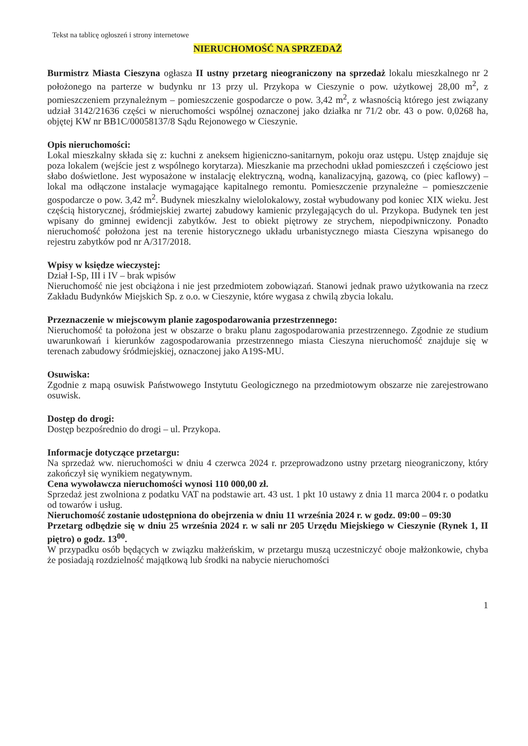Tekst na tablicę ogłoszeń i strony internetowe
NIERUCHOMOŚĆ NA SPRZEDAŻ
Burmistrz Miasta Cieszyna ogłasza II ustny przetarg nieograniczony na sprzedaż lokalu mieszkalnego nr 2 położonego na parterze w budynku nr 13 przy ul. Przykopa w Cieszynie o pow. użytkowej 28,00 m<sup>2</sup>, z pomieszczeniem przynależnym – pomieszczenie gospodarcze o pow. 3,42 m<sup>2</sup>, z własnością którego jest związany udział 3142/21636 części w nieruchomości wspólnej oznaczonej jako działka nr 71/2 obr. 43 o pow. 0,0268 ha, objętej KW nr BB1C/00058137/8 Sądu Rejonowego w Cieszynie.
Opis nieruchomości:
Lokal mieszkalny składa się z: kuchni z aneksem higieniczno-sanitarnym, pokoju oraz ustępu. Ustęp znajduje się poza lokalem (wejście jest z wspólnego korytarza). Mieszkanie ma przechodni układ pomieszczeń i częściowo jest słabo doświetlone. Jest wyposażone w instalację elektryczną, wodną, kanalizacyjną, gazową, co (piec kaflowy) – lokal ma odłączone instalacje wymagające kapitalnego remontu. Pomieszczenie przynależne – pomieszczenie gospodarcze o pow. 3,42 m<sup>2</sup>. Budynek mieszkalny wielolokalowy, został wybudowany pod koniec XIX wieku. Jest częścią historycznej, śródmiejskiej zwartej zabudowy kamienic przylegających do ul. Przykopa. Budynek ten jest wpisany do gminnej ewidencji zabytków. Jest to obiekt piętrowy ze strychem, niepodpiwniczony. Ponadto nieruchomość położona jest na terenie historycznego układu urbanistycznego miasta Cieszyna wpisanego do rejestru zabytków pod nr A/317/2018.
Wpisy w księdze wieczystej:
Dział I-Sp, III i IV – brak wpisów
Nieruchomość nie jest obciążona i nie jest przedmiotem zobowiązań. Stanowi jednak prawo użytkowania na rzecz Zakładu Budynków Miejskich Sp. z o.o. w Cieszynie, które wygasa z chwilą zbycia lokalu.
Przeznaczenie w miejscowym planie zagospodarowania przestrzennego:
Nieruchomość ta położona jest w obszarze o braku planu zagospodarowania przestrzennego. Zgodnie ze studium uwarunkowań i kierunków zagospodarowania przestrzennego miasta Cieszyna nieruchomość znajduje się w terenach zabudowy śródmiejskiej, oznaczonej jako A19S-MU.
Osuwiska:
Zgodnie z mapą osuwisk Państwowego Instytutu Geologicznego na przedmiotowym obszarze nie zarejestrowano osuwisk.
Dostęp do drogi:
Dostęp bezpośrednio do drogi – ul. Przykopa.
Informacje dotyczące przetargu:
Na sprzedaż ww. nieruchomości w dniu 4 czerwca 2024 r. przeprowadzono ustny przetarg nieograniczony, który zakończył się wynikiem negatywnym.
Cena wywoławcza nieruchomości wynosi 110 000,00 zł.
Sprzedaż jest zwolniona z podatku VAT na podstawie art. 43 ust. 1 pkt 10 ustawy z dnia 11 marca 2004 r. o podatku od towarów i usług.
Nieruchomość zostanie udostępniona do obejrzenia w dniu 11 września 2024 r. w godz. 09:00 – 09:30
Przetarg odbędzie się w dniu 25 września 2024 r. w sali nr 205 Urzędu Miejskiego w Cieszynie (Rynek 1, II piętro) o godz. 13<sup>00</sup>.
W przypadku osób będących w związku małżeńskim, w przetargu muszą uczestniczyć oboje małżonkowie, chyba że posiadają rozdzielność majątkową lub środki na nabycie nieruchomości
1